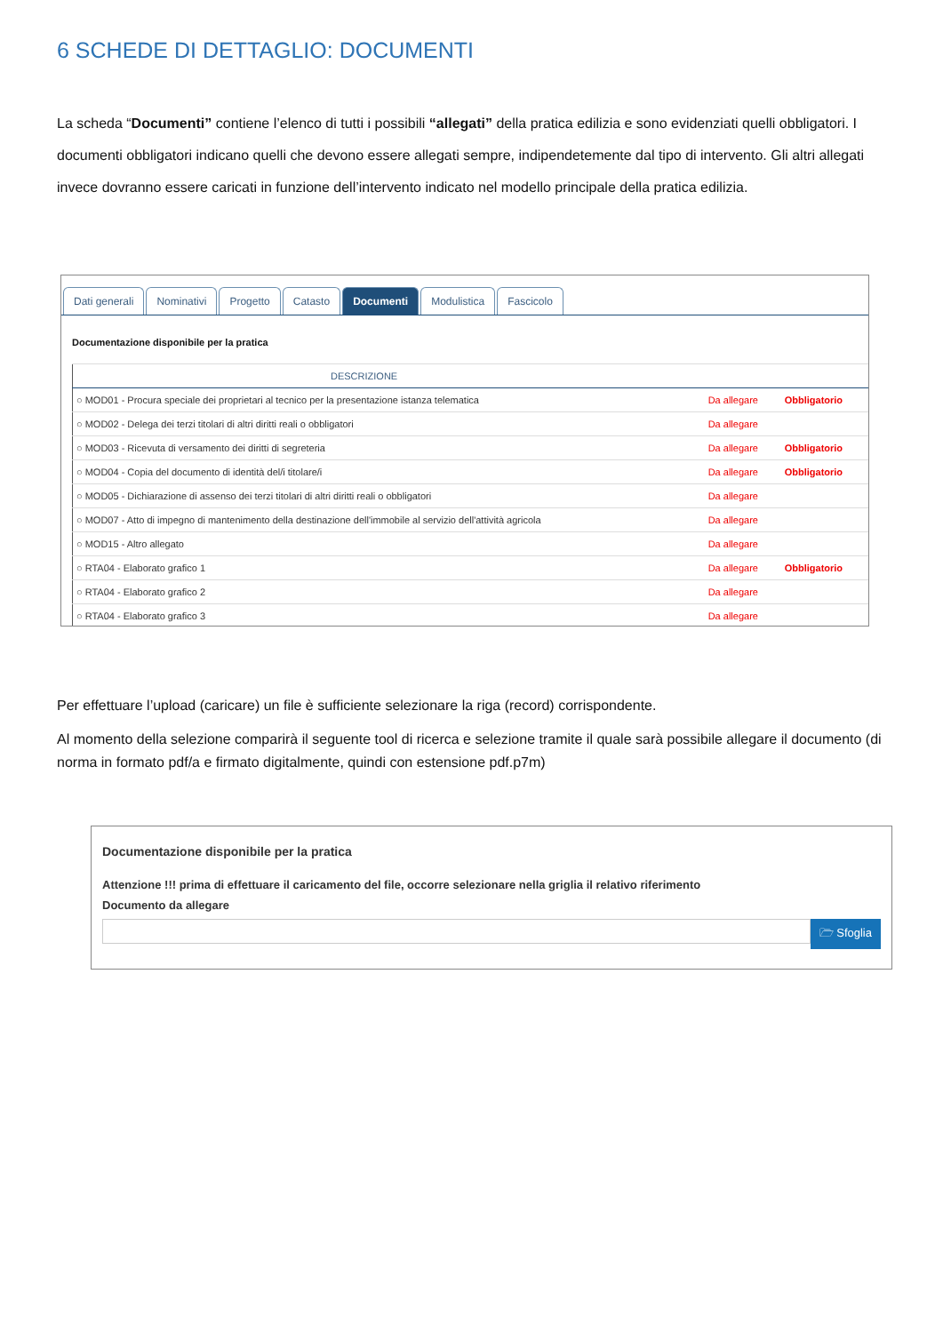6 SCHEDE DI DETTAGLIO: DOCUMENTI
La scheda “Documenti” contiene l’elenco di tutti i possibili “allegati” della pratica edilizia e sono evidenziati quelli obbligatori. I documenti obbligatori indicano quelli che devono essere allegati sempre, indipendetemente dal tipo di intervento. Gli altri allegati invece dovranno essere caricati in funzione dell’intervento indicato nel modello principale della pratica edilizia.
Dati generali Nominativi Progetto Catasto Documenti Modulistica Fascicolo
Documentazione disponibile per la pratica
| DESCRIZIONE | | |
| --- | --- | --- |
| ○ MOD01 - Procura speciale dei proprietari al tecnico per la presentazione istanza telematica | Da allegare | Obbligatorio |
| ○ MOD02 - Delega dei terzi titolari di altri diritti reali o obbligatori | Da allegare | |
| ○ MOD03 - Ricevuta di versamento dei diritti di segreteria | Da allegare | Obbligatorio |
| ○ MOD04 - Copia del documento di identità del/i titolare/i | Da allegare | Obbligatorio |
| ○ MOD05 - Dichiarazione di assenso dei terzi titolari di altri diritti reali o obbligatori | Da allegare | |
| ○ MOD07 - Atto di impegno di mantenimento della destinazione dell'immobile al servizio dell'attività agricola | Da allegare | |
| ○ MOD15 - Altro allegato | Da allegare | |
| ○ RTA04 - Elaborato grafico 1 | Da allegare | Obbligatorio |
| ○ RTA04 - Elaborato grafico 2 | Da allegare | |
| ○ RTA04 - Elaborato grafico 3 | Da allegare | |
Per effettuare l’upload (caricare) un file è sufficiente selezionare la riga (record) corrispondente.
Al momento della selezione comparirà il seguente tool di ricerca e selezione tramite il quale sarà possibile allegare il documento (di norma in formato pdf/a e firmato digitalmente, quindi con estensione pdf.p7m)
Documentazione disponibile per la pratica
Attenzione !!! prima di effettuare il caricamento del file, occorre selezionare nella griglia il relativo riferimento
Documento da allegare
🗁 Sfoglia